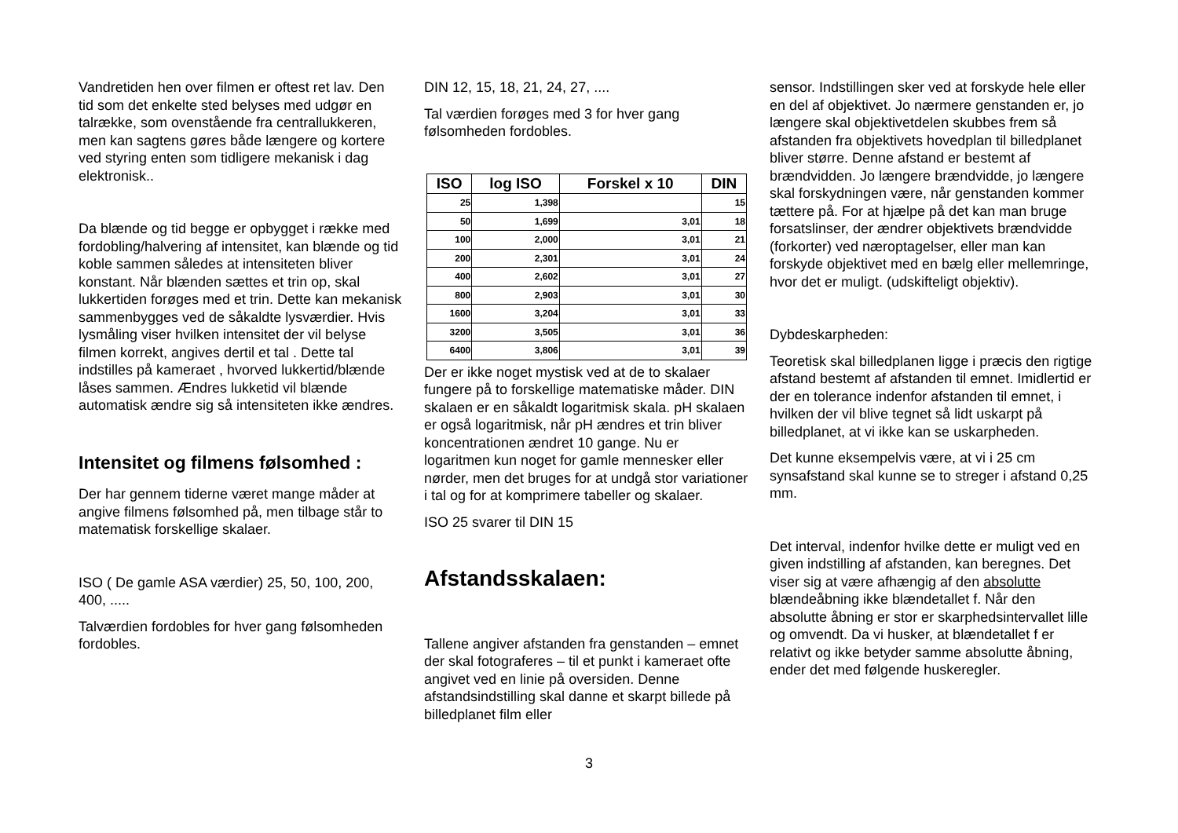Vandretiden hen over filmen er oftest ret lav. Den tid som det enkelte sted belyses med udgør en talrække, som ovenstående fra centrallukkeren, men kan sagtens gøres både længere og kortere ved styring enten som tidligere mekanisk i dag elektronisk..
Da blænde og tid begge er opbygget i række med fordobling/halvering af intensitet, kan blænde og tid koble sammen således at intensiteten bliver konstant. Når blænden sættes et trin op, skal lukkertiden forøges med et trin. Dette kan mekanisk sammenbygges ved de såkaldte lysværdier. Hvis lysmåling viser hvilken intensitet der vil belyse filmen korrekt, angives dertil et tal . Dette tal indstilles på kameraet , hvorved lukkertid/blænde låses sammen. Ændres lukketid vil blænde automatisk ændre sig så intensiteten ikke ændres.
Intensitet og filmens følsomhed :
Der har gennem tiderne været mange måder at angive filmens følsomhed på, men tilbage står to matematisk forskellige skalaer.
ISO ( De gamle ASA værdier) 25, 50, 100, 200, 400, .....
Talværdien fordobles for hver gang følsomheden fordobles.
DIN 12, 15, 18, 21, 24, 27, ....
Tal værdien forøges med 3 for hver gang følsomheden fordobles.
| ISO | log ISO | Forskel x 10 | DIN |
| --- | --- | --- | --- |
| 25 | 1,398 | | 15 |
| 50 | 1,699 | 3,01 | 18 |
| 100 | 2,000 | 3,01 | 21 |
| 200 | 2,301 | 3,01 | 24 |
| 400 | 2,602 | 3,01 | 27 |
| 800 | 2,903 | 3,01 | 30 |
| 1600 | 3,204 | 3,01 | 33 |
| 3200 | 3,505 | 3,01 | 36 |
| 6400 | 3,806 | 3,01 | 39 |
Der er ikke noget mystisk ved at de to skalaer fungere på to forskellige matematiske måder. DIN skalaen er en såkaldt logaritmisk skala. pH skalaen er også logaritmisk, når pH ændres et trin bliver koncentrationen ændret 10 gange. Nu er logaritmen kun noget for gamle mennesker eller nørder, men det bruges for at undgå stor variationer i tal og for at komprimere tabeller og skalaer.
ISO 25 svarer til DIN 15
Afstandsskalaen:
Tallene angiver afstanden fra genstanden – emnet der skal fotograferes – til et punkt i kameraet ofte angivet ved en linie på oversiden. Denne afstandsindstilling skal danne et skarpt billede på billedplanet film eller
sensor. Indstillingen sker ved at forskyde hele eller en del af objektivet. Jo nærmere genstanden er, jo længere skal objektivetdelen skubbes frem så afstanden fra objektivets hovedplan til billedplanet bliver større. Denne afstand er bestemt af brændvidden. Jo længere brændvidde, jo længere skal forskydningen være, når genstanden kommer tættere på. For at hjælpe på det kan man bruge forsatslinser, der ændrer objektivets brændvidde (forkorter) ved næroptagelser, eller man kan forskyde objektivet med en bælg eller mellemringe, hvor det er muligt. (udskifteligt objektiv).
Dybdeskarpheden:
Teoretisk skal billedplanen ligge i præcis den rigtige afstand bestemt af afstanden til emnet. Imidlertid er der en tolerance indenfor afstanden til emnet, i hvilken der vil blive tegnet så lidt uskarpt på billedplanet, at vi ikke kan se uskarpheden.
Det kunne eksempelvis være, at vi i 25 cm synsafstand skal kunne se to streger i afstand 0,25 mm.
Det interval, indenfor hvilke dette er muligt ved en given indstilling af afstanden, kan beregnes. Det viser sig at være afhængig af den absolutte blændeåbning ikke blændetallet f. Når den absolutte åbning er stor er skarphedsintervallet lille og omvendt. Da vi husker, at blændetallet f er relativt og ikke betyder samme absolutte åbning, ender det med følgende huskeregler.
3